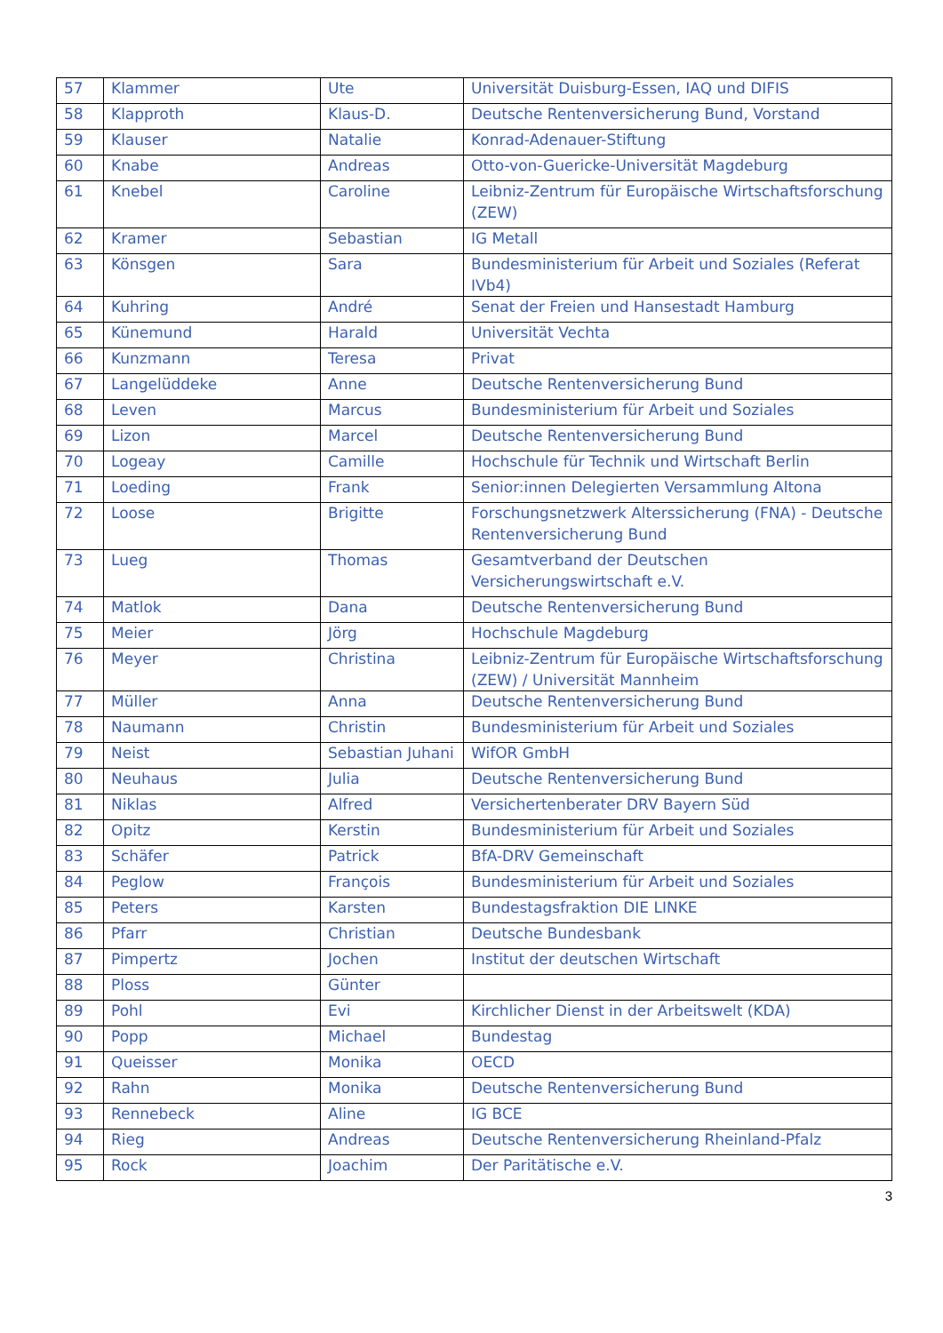| 57 | Klammer | Ute | Universität Duisburg-Essen, IAQ und DIFIS |
| 58 | Klapproth | Klaus-D. | Deutsche Rentenversicherung Bund, Vorstand |
| 59 | Klauser | Natalie | Konrad-Adenauer-Stiftung |
| 60 | Knabe | Andreas | Otto-von-Guericke-Universität Magdeburg |
| 61 | Knebel | Caroline | Leibniz-Zentrum für Europäische Wirtschaftsforschung (ZEW) |
| 62 | Kramer | Sebastian | IG Metall |
| 63 | Könsgen | Sara | Bundesministerium für Arbeit und Soziales (Referat IVb4) |
| 64 | Kuhring | André | Senat der Freien und Hansestadt Hamburg |
| 65 | Künemund | Harald | Universität Vechta |
| 66 | Kunzmann | Teresa | Privat |
| 67 | Langelüddeke | Anne | Deutsche Rentenversicherung Bund |
| 68 | Leven | Marcus | Bundesministerium für Arbeit und Soziales |
| 69 | Lizon | Marcel | Deutsche Rentenversicherung Bund |
| 70 | Logeay | Camille | Hochschule für Technik und Wirtschaft Berlin |
| 71 | Loeding | Frank | Senior:innen Delegierten Versammlung Altona |
| 72 | Loose | Brigitte | Forschungsnetzwerk Alterssicherung (FNA) - Deutsche Rentenversicherung Bund |
| 73 | Lueg | Thomas | Gesamtverband der Deutschen Versicherungswirtschaft e.V. |
| 74 | Matlok | Dana | Deutsche Rentenversicherung Bund |
| 75 | Meier | Jörg | Hochschule Magdeburg |
| 76 | Meyer | Christina | Leibniz-Zentrum für Europäische Wirtschaftsforschung (ZEW) / Universität Mannheim |
| 77 | Müller | Anna | Deutsche Rentenversicherung Bund |
| 78 | Naumann | Christin | Bundesministerium für Arbeit und Soziales |
| 79 | Neist | Sebastian Juhani | WifOR GmbH |
| 80 | Neuhaus | Julia | Deutsche Rentenversicherung Bund |
| 81 | Niklas | Alfred | Versichertenberater DRV Bayern Süd |
| 82 | Opitz | Kerstin | Bundesministerium für Arbeit und Soziales |
| 83 | Schäfer | Patrick | BfA-DRV Gemeinschaft |
| 84 | Peglow | François | Bundesministerium für Arbeit und Soziales |
| 85 | Peters | Karsten | Bundestagsfraktion DIE LINKE |
| 86 | Pfarr | Christian | Deutsche Bundesbank |
| 87 | Pimpertz | Jochen | Institut der deutschen Wirtschaft |
| 88 | Ploss | Günter | |
| 89 | Pohl | Evi | Kirchlicher Dienst in der Arbeitswelt (KDA) |
| 90 | Popp | Michael | Bundestag |
| 91 | Queisser | Monika | OECD |
| 92 | Rahn | Monika | Deutsche Rentenversicherung Bund |
| 93 | Rennebeck | Aline | IG BCE |
| 94 | Rieg | Andreas | Deutsche Rentenversicherung Rheinland-Pfalz |
| 95 | Rock | Joachim | Der Paritätische e.V. |
3